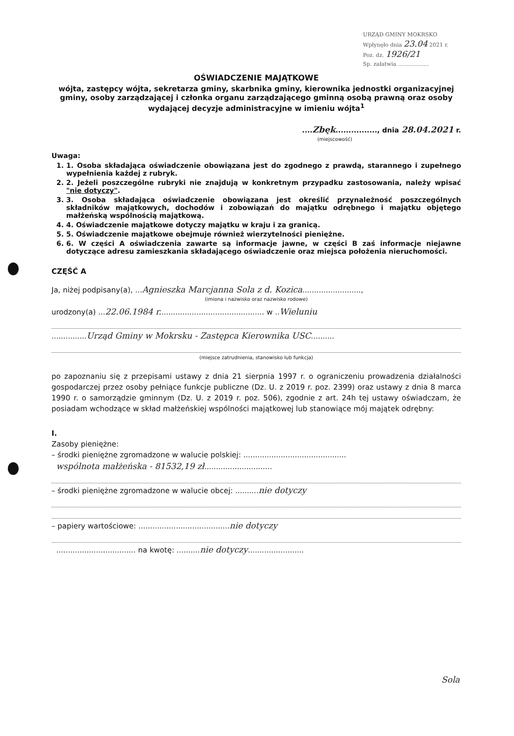URZĄD GMINY MOKRSKO
Wpłynęło dnia 23.04 2021 r.
Poz. dz. 1926/21
Sp. załatwia ..................
OŚWIADCZENIE MAJĄTKOWE
wójta, zastępcy wójta, sekretarza gminy, skarbnika gminy, kierownika jednostki organizacyjnej gminy, osoby zarządzającej i członka organu zarządzającego gminną osobą prawną oraz osoby wydającej decyzje administracyjne w imieniu wójta<sup>1</sup>
....Zbęk................, dnia 28.04.2021 r.
(miejscowość)
Uwaga:
1. 1. Osoba składająca oświadczenie obowiązana jest do zgodnego z prawdą, starannego i zupełnego wypełnienia każdej z rubryk.
2. 2. Jeżeli poszczególne rubryki nie znajdują w konkretnym przypadku zastosowania, należy wpisać "nie dotyczy".
3. 3. Osoba składająca oświadczenie obowiązana jest określić przynależność poszczególnych składników majątkowych, dochodów i zobowiązań do majątku odrębnego i majątku objętego małżeńską wspólnością majątkową.
4. 4. Oświadczenie majątkowe dotyczy majątku w kraju i za granicą.
5. 5. Oświadczenie majątkowe obejmuje również wierzytelności pieniężne.
6. 6. W części A oświadczenia zawarte są informacje jawne, w części B zaś informacje niejawne dotyczące adresu zamieszkania składającego oświadczenie oraz miejsca położenia nieruchomości.
CZĘŚĆ A
Ja, niżej podpisany(a), ...Agnieszka Marcjanna Sola z d. Kozica.........................,
(imiona i nazwisko oraz nazwisko rodowe)
urodzony(a) ...22.06.1984 r............................................. w ..Wieluniu
...............Urząd Gminy w Mokrsku - Zastępca Kierownika USC..........
(miejsce zatrudnienia, stanowisko lub funkcja)
po zapoznaniu się z przepisami ustawy z dnia 21 sierpnia 1997 r. o ograniczeniu prowadzenia działalności gospodarczej przez osoby pełniące funkcje publiczne (Dz. U. z 2019 r. poz. 2399) oraz ustawy z dnia 8 marca 1990 r. o samorządzie gminnym (Dz. U. z 2019 r. poz. 506), zgodnie z art. 24h tej ustawy oświadczam, że posiadam wchodzące w skład małżeńskiej wspólności majątkowej lub stanowiące mój majątek odrębny:
I.
Zasoby pieniężne:
– środki pieniężne zgromadzone w walucie polskiej: ............................................
wspólnota małżeńska - 81532,19 zł.............................
– środki pieniężne zgromadzone w walucie obcej: ..........nie dotyczy
– papiery wartościowe: .......................................nie dotyczy
.................................. na kwotę: ..........nie dotyczy........................
Sola